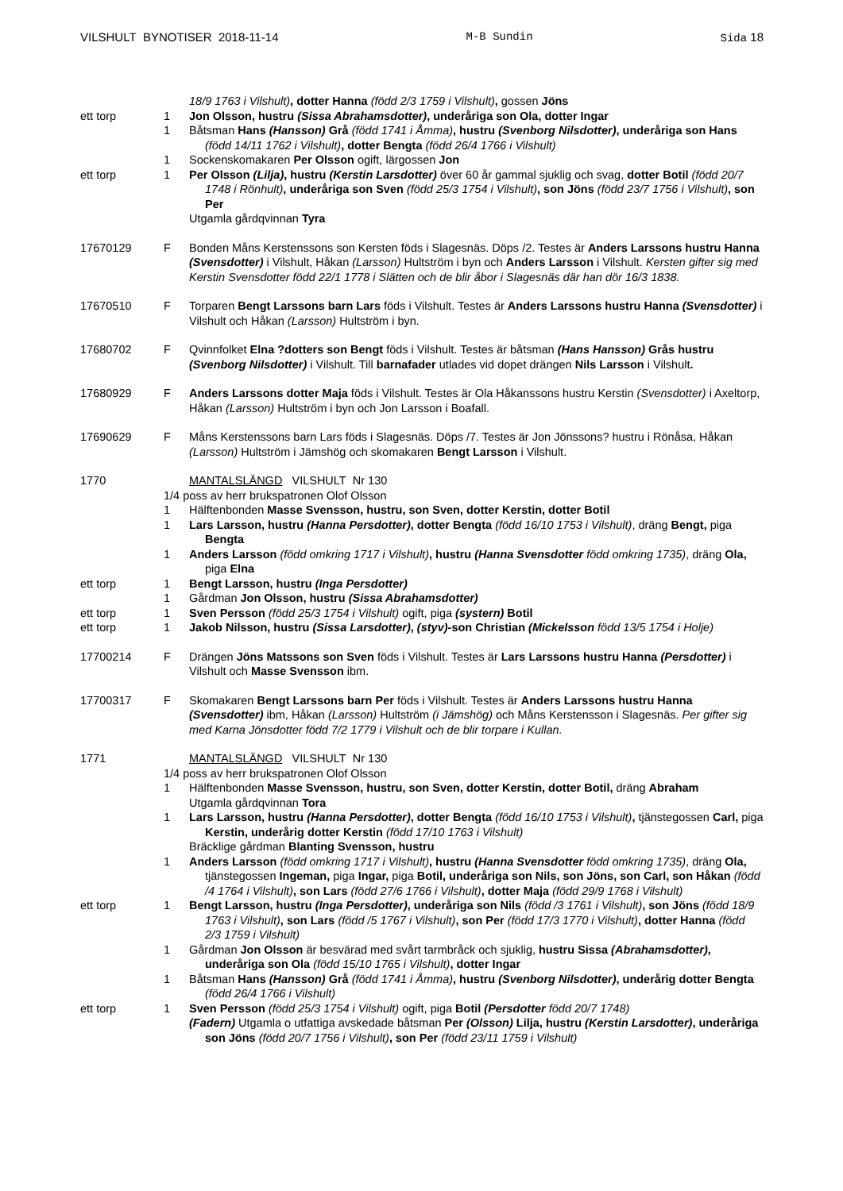VILSHULT BYNOTISER 2018-11-14 M-B Sundin Sida 18
18/9 1763 i Vilshult), dotter Hanna (född 2/3 1759 i Vilshult), gossen Jöns
ett torp 1 Jon Olsson, hustru (Sissa Abrahamsdotter), underåriga son Ola, dotter Ingar
1 Båtsman Hans (Hansson) Grå (född 1741 i Åmma), hustru (Svenborg Nilsdotter), underåriga son Hans (född 14/11 1762 i Vilshult), dotter Bengta (född 26/4 1766 i Vilshult)
1 Sockenskomakaren Per Olsson ogift, lärgossen Jon
ett torp 1 Per Olsson (Lilja), hustru (Kerstin Larsdotter) över 60 år gammal sjuklig och svag, dotter Botil (född 20/7 1748 i Rönhult), underåriga son Sven (född 25/3 1754 i Vilshult), son Jöns (född 23/7 1756 i Vilshult), son Per
Utgamla gårdqvinnan Tyra
17670129 F Bonden Måns Kerstenssons son Kersten föds i Slagesnäs. Döps /2. Testes är Anders Larssons hustru Hanna (Svensdotter) i Vilshult, Håkan (Larsson) Hultström i byn och Anders Larsson i Vilshult. Kersten gifter sig med Kerstin Svensdotter född 22/1 1778 i Slätten och de blir åbor i Slagesnäs där han dör 16/3 1838.
17670510 F Torparen Bengt Larssons barn Lars föds i Vilshult. Testes är Anders Larssons hustru Hanna (Svensdotter) i Vilshult och Håkan (Larsson) Hultström i byn.
17680702 F Qvinnfolket Elna ?dotters son Bengt föds i Vilshult. Testes är båtsman (Hans Hansson) Grås hustru (Svenborg Nilsdotter) i Vilshult. Till barnafader utlades vid dopet drängen Nils Larsson i Vilshult.
17680929 F Anders Larssons dotter Maja föds i Vilshult. Testes är Ola Håkanssons hustru Kerstin (Svensdotter) i Axeltorp, Håkan (Larsson) Hultström i byn och Jon Larsson i Boafall.
17690629 F Måns Kerstenssons barn Lars föds i Slagesnäs. Döps /7. Testes är Jon Jönssons? hustru i Rönåsa, Håkan (Larsson) Hultström i Jämshög och skomakaren Bengt Larsson i Vilshult.
1770 MANTALSLÄNGD VILSHULT Nr 130
1/4 poss av herr brukspatronen Olof Olsson
1 Hälftenbonden Masse Svensson, hustru, son Sven, dotter Kerstin, dotter Botil
1 Lars Larsson, hustru (Hanna Persdotter), dotter Bengta (född 16/10 1753 i Vilshult), dräng Bengt, piga Bengta
1 Anders Larsson (född omkring 1717 i Vilshult), hustru (Hanna Svensdotter född omkring 1735), dräng Ola, piga Elna
ett torp 1 Bengt Larsson, hustru (Inga Persdotter)
1 Gårdman Jon Olsson, hustru (Sissa Abrahamsdotter)
ett torp 1 Sven Persson (född 25/3 1754 i Vilshult) ogift, piga (systern) Botil
ett torp 1 Jakob Nilsson, hustru (Sissa Larsdotter), (styv)-son Christian (Mickelsson född 13/5 1754 i Holje)
17700214 F Drängen Jöns Matssons son Sven föds i Vilshult. Testes är Lars Larssons hustru Hanna (Persdotter) i Vilshult och Masse Svensson ibm.
17700317 F Skomakaren Bengt Larssons barn Per föds i Vilshult. Testes är Anders Larssons hustru Hanna (Svensdotter) ibm, Håkan (Larsson) Hultström (i Jämshög) och Måns Kerstensson i Slagesnäs. Per gifter sig med Karna Jönsdotter född 7/2 1779 i Vilshult och de blir torpare i Kullan.
1771 MANTALSLÄNGD VILSHULT Nr 130
1/4 poss av herr brukspatronen Olof Olsson
1 Hälftenbonden Masse Svensson, hustru, son Sven, dotter Kerstin, dotter Botil, dräng Abraham
Utgamla gårdqvinnan Tora
1 Lars Larsson, hustru (Hanna Persdotter), dotter Bengta (född 16/10 1753 i Vilshult), tjänstegossen Carl, piga Kerstin, underårig dotter Kerstin (född 17/10 1763 i Vilshult)
Bräcklige gårdman Blanting Svensson, hustru
1 Anders Larsson (född omkring 1717 i Vilshult), hustru (Hanna Svensdotter född omkring 1735), dräng Ola, tjänstegossen Ingeman, piga Ingar, piga Botil, underåriga son Nils, son Jöns, son Carl, son Håkan (född /4 1764 i Vilshult), son Lars (född 27/6 1766 i Vilshult), dotter Maja (född 29/9 1768 i Vilshult)
ett torp 1 Bengt Larsson, hustru (Inga Persdotter), underåriga son Nils (född /3 1761 i Vilshult), son Jöns (född 18/9 1763 i Vilshult), son Lars (född /5 1767 i Vilshult), son Per (född 17/3 1770 i Vilshult), dotter Hanna (född 2/3 1759 i Vilshult)
1 Gårdman Jon Olsson är besvärad med svårt tarmbråck och sjuklig, hustru Sissa (Abrahamsdotter), underåriga son Ola (född 15/10 1765 i Vilshult), dotter Ingar
1 Båtsman Hans (Hansson) Grå (född 1741 i Åmma), hustru (Svenborg Nilsdotter), underårig dotter Bengta (född 26/4 1766 i Vilshult)
ett torp 1 Sven Persson (född 25/3 1754 i Vilshult) ogift, piga Botil (Persdotter född 20/7 1748)
(Fadern) Utgamla o utfattiga avskedade båtsman Per (Olsson) Lilja, hustru (Kerstin Larsdotter), underåriga son Jöns (född 20/7 1756 i Vilshult), son Per (född 23/11 1759 i Vilshult)